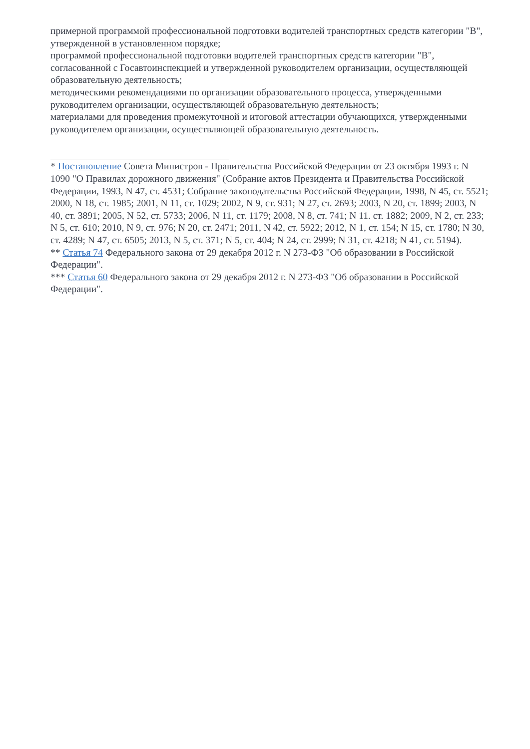примерной программой профессиональной подготовки водителей транспортных средств категории "B", утвержденной в установленном порядке;
программой профессиональной подготовки водителей транспортных средств категории "B", согласованной с Госавтоинспекцией и утвержденной руководителем организации, осуществляющей образовательную деятельность;
методическими рекомендациями по организации образовательного процесса, утвержденными руководителем организации, осуществляющей образовательную деятельность;
материалами для проведения промежуточной и итоговой аттестации обучающихся, утвержденными руководителем организации, осуществляющей образовательную деятельность.
* Постановление Совета Министров - Правительства Российской Федерации от 23 октября 1993 г. N 1090 "О Правилах дорожного движения" (Собрание актов Президента и Правительства Российской Федерации, 1993, N 47, ст. 4531; Собрание законодательства Российской Федерации, 1998, N 45, ст. 5521; 2000, N 18, ст. 1985; 2001, N 11, ст. 1029; 2002, N 9, ст. 931; N 27, ст. 2693; 2003, N 20, ст. 1899; 2003, N 40, ст. 3891; 2005, N 52, ст. 5733; 2006, N 11, ст. 1179; 2008, N 8, ст. 741; N 11. ст. 1882; 2009, N 2, ст. 233; N 5, ст. 610; 2010, N 9, ст. 976; N 20, ст. 2471; 2011, N 42, ст. 5922; 2012, N 1, ст. 154; N 15, ст. 1780; N 30, ст. 4289; N 47, ст. 6505; 2013, N 5, ст. 371; N 5, ст. 404; N 24, ст. 2999; N 31, ст. 4218; N 41, ст. 5194).
** Статья 74 Федерального закона от 29 декабря 2012 г. N 273-ФЗ "Об образовании в Российской Федерации".
*** Статья 60 Федерального закона от 29 декабря 2012 г. N 273-ФЗ "Об образовании в Российской Федерации".